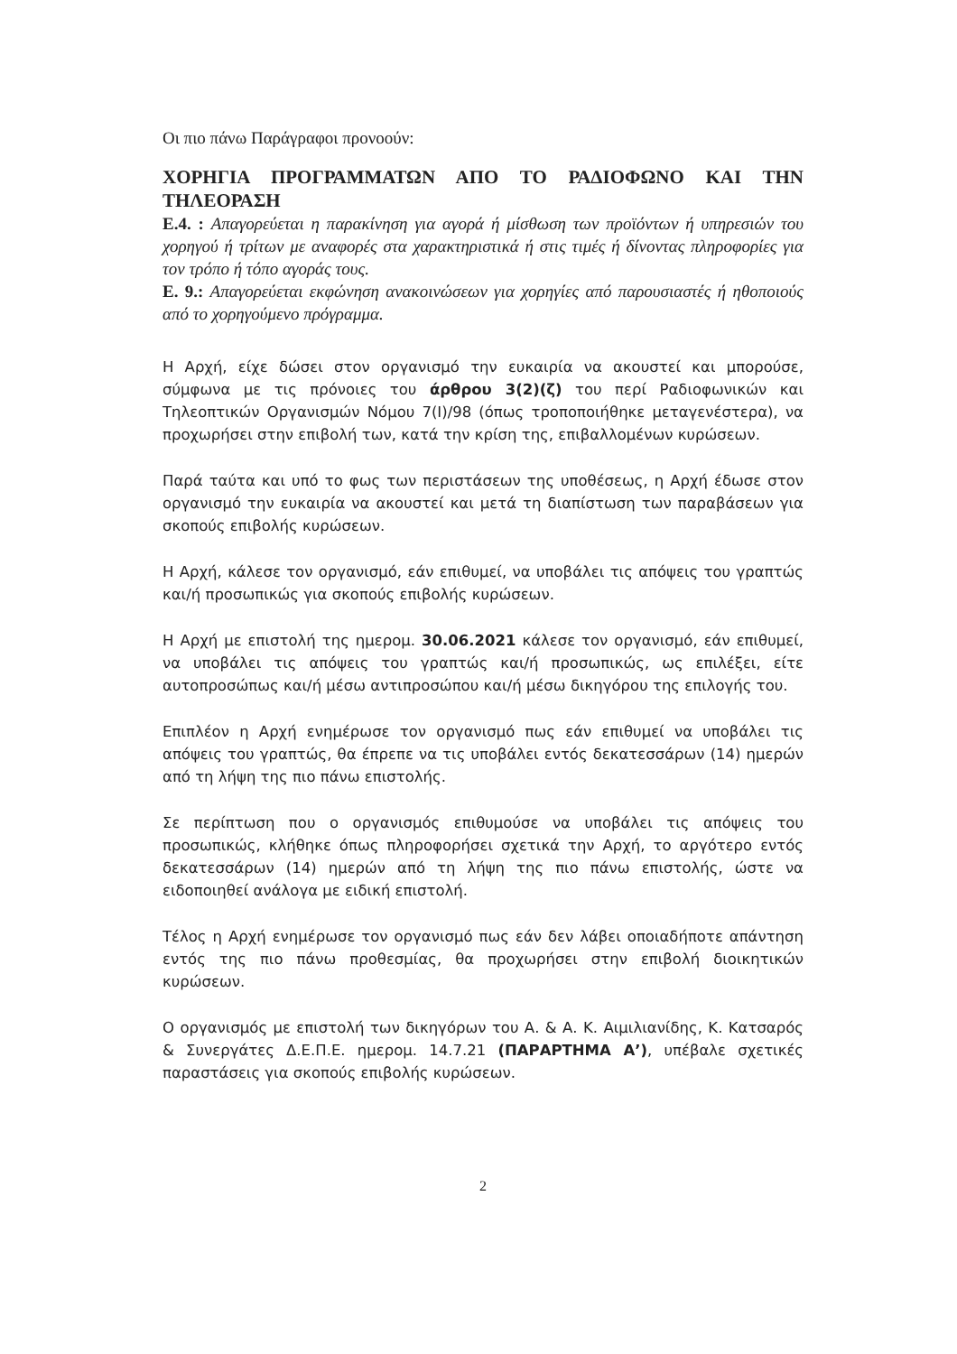Οι πιο πάνω Παράγραφοι προνοούν:
ΧΟΡΗΓΙΑ ΠΡΟΓΡΑΜΜΑΤΩΝ ΑΠΟ ΤΟ ΡΑΔΙΟΦΩΝΟ ΚΑΙ ΤΗΝ ΤΗΛΕΟΡΑΣΗ
Ε.4. : Απαγορεύεται η παρακίνηση για αγορά ή μίσθωση των προϊόντων ή υπηρεσιών του χορηγού ή τρίτων με αναφορές στα χαρακτηριστικά ή στις τιμές ή δίνοντας πληροφορίες για τον τρόπο ή τόπο αγοράς τους.
Ε. 9.: Απαγορεύεται εκφώνηση ανακοινώσεων για χορηγίες από παρουσιαστές ή ηθοποιούς από το χορηγούμενο πρόγραμμα.
Η Αρχή, είχε δώσει στον οργανισμό την ευκαιρία να ακουστεί και μπορούσε, σύμφωνα με τις πρόνοιες του άρθρου 3(2)(ζ) του περί Ραδιοφωνικών και Τηλεοπτικών Οργανισμών Νόμου 7(Ι)/98 (όπως τροποποιήθηκε μεταγενέστερα), να προχωρήσει στην επιβολή των, κατά την κρίση της, επιβαλλομένων κυρώσεων.
Παρά ταύτα και υπό το φως των περιστάσεων της υποθέσεως, η Αρχή έδωσε στον οργανισμό την ευκαιρία να ακουστεί και μετά τη διαπίστωση των παραβάσεων για σκοπούς επιβολής κυρώσεων.
Η Αρχή, κάλεσε τον οργανισμό, εάν επιθυμεί, να υποβάλει τις απόψεις του γραπτώς και/ή προσωπικώς για σκοπούς επιβολής κυρώσεων.
Η Αρχή με επιστολή της ημερομ. 30.06.2021 κάλεσε τον οργανισμό, εάν επιθυμεί, να υποβάλει τις απόψεις του γραπτώς και/ή προσωπικώς, ως επιλέξει, είτε αυτοπροσώπως και/ή μέσω αντιπροσώπου και/ή μέσω δικηγόρου της επιλογής του.
Επιπλέον η Αρχή ενημέρωσε τον οργανισμό πως εάν επιθυμεί να υποβάλει τις απόψεις του γραπτώς, θα έπρεπε να τις υποβάλει εντός δεκατεσσάρων (14) ημερών από τη λήψη της πιο πάνω επιστολής.
Σε περίπτωση που ο οργανισμός επιθυμούσε να υποβάλει τις απόψεις του προσωπικώς, κλήθηκε όπως πληροφορήσει σχετικά την Αρχή, το αργότερο εντός δεκατεσσάρων (14) ημερών από τη λήψη της πιο πάνω επιστολής, ώστε να ειδοποιηθεί ανάλογα με ειδική επιστολή.
Τέλος η Αρχή ενημέρωσε τον οργανισμό πως εάν δεν λάβει οποιαδήποτε απάντηση εντός της πιο πάνω προθεσμίας, θα προχωρήσει στην επιβολή διοικητικών κυρώσεων.
Ο οργανισμός με επιστολή των δικηγόρων του Α. & Α. Κ. Αιμιλιανίδης, Κ. Κατσαρός & Συνεργάτες Δ.Ε.Π.Ε. ημερομ. 14.7.21 (ΠΑΡΑΡΤΗΜΑ Α’), υπέβαλε σχετικές παραστάσεις για σκοπούς επιβολής κυρώσεων.
2